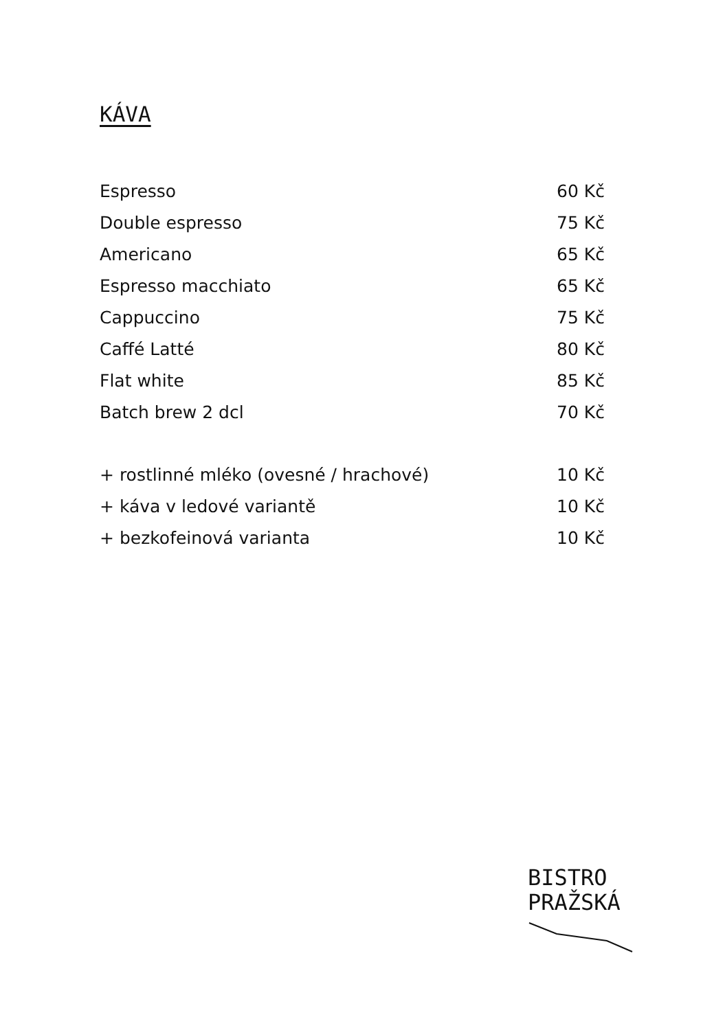KÁVA
Espresso 60 Kč
Double espresso 75 Kč
Americano 65 Kč
Espresso macchiato 65 Kč
Cappuccino 75 Kč
Caffé Latté 80 Kč
Flat white 85 Kč
Batch brew 2 dcl 70 Kč
+ rostlinné mléko (ovesné / hrachové) 10 Kč
+ káva v ledové variantě 10 Kč
+ bezkofeinová varianta 10 Kč
BISTRO
PRAŽSKÁ